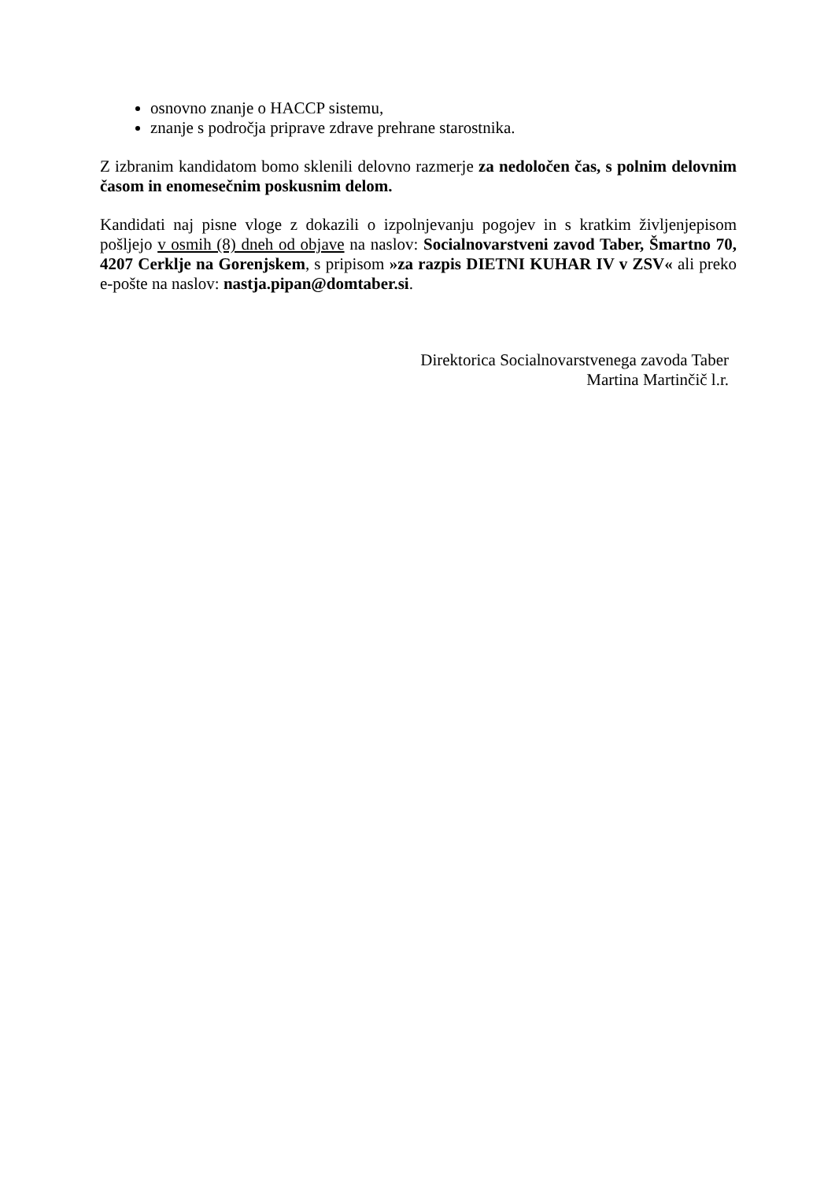osnovno znanje o HACCP sistemu,
znanje s področja priprave zdrave prehrane starostnika.
Z izbranim kandidatom bomo sklenili delovno razmerje za nedoločen čas, s polnim delovnim časom in enomesečnim poskusnim delom.
Kandidati naj pisne vloge z dokazili o izpolnjevanju pogojev in s kratkim življenjepisom pošljejo v osmih (8) dneh od objave na naslov: Socialnovarstveni zavod Taber, Šmartno 70, 4207 Cerklje na Gorenjskem, s pripisom »za razpis DIETNI KUHAR IV v ZSV« ali preko e-pošte na naslov: nastja.pipan@domtaber.si.
Direktorica Socialnovarstvenega zavoda Taber
Martina Martinčič l.r.